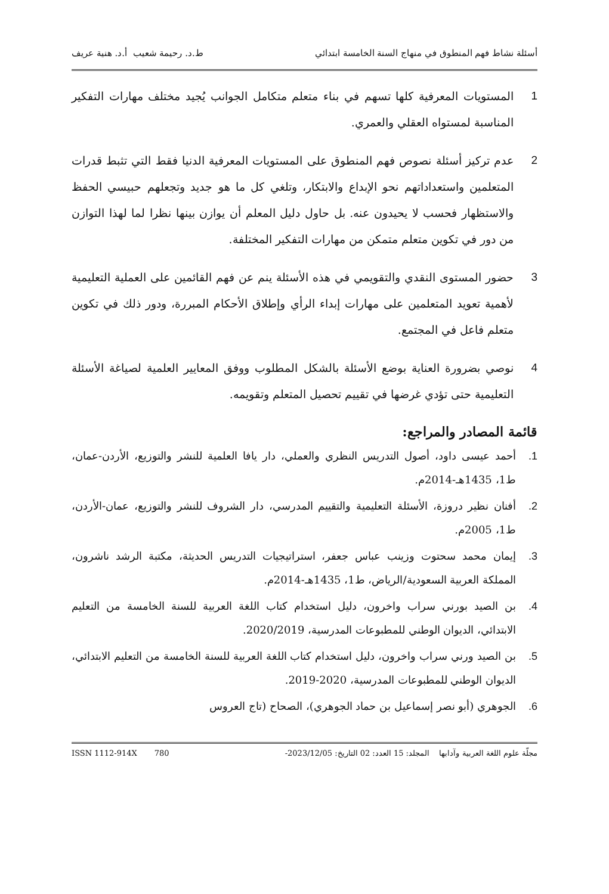أسئلة نشاط فهم المنطوق في منهاج السنة الخامسة ابتدائي ط.د. رحيمة شعيب أ.د. هنية عريف
1 المستويات المعرفية كلها تسهم في بناء متعلم متكامل الجوانب يُجيد مختلف مهارات التفكير المناسبة لمستواه العقلي والعمري.
2 عدم تركيز أسئلة نصوص فهم المنطوق على المستويات المعرفية الدنيا فقط التي تثبط قدرات المتعلمين واستعداداتهم نحو الإبداع والابتكار، وتلغي كل ما هو جديد وتجعلهم حبيسي الحفظ والاستظهار فحسب لا يحيدون عنه. بل حاول دليل المعلم أن يوازن بينها نظرا لما لهذا التوازن من دور في تكوين متعلم متمكن من مهارات التفكير المختلفة.
3 حضور المستوى النقدي والتقويمي في هذه الأسئلة ينم عن فهم القائمين على العملية التعليمية لأهمية تعويد المتعلمين على مهارات إبداء الرأي وإطلاق الأحكام المبررة، ودور ذلك في تكوين متعلم فاعل في المجتمع.
4 نوصي بضرورة العناية بوضع الأسئلة بالشكل المطلوب ووفق المعايير العلمية لصياغة الأسئلة التعليمية حتى تؤدي غرضها في تقييم تحصيل المتعلم وتقويمه.
قائمة المصادر والمراجع:
1. أحمد عيسى داود، أصول التدريس النظري والعملي، دار يافا العلمية للنشر والتوزيع، الأردن-عمان، ط1، 1435هـ-2014م.
2. أفنان نظير دروزة، الأسئلة التعليمية والتقييم المدرسي، دار الشروف للنشر والتوزيع، عمان-الأردن، ط1، 2005م.
3. إيمان محمد سحتوت وزينب عباس جعفر، استراتيجيات التدريس الحديثة، مكتبة الرشد ناشرون، المملكة العربية السعودية/الرياض، ط1، 1435هـ-2014م.
4. بن الصيد بورني سراب واخرون، دليل استخدام كتاب اللغة العربية للسنة الخامسة من التعليم الابتدائي، الديوان الوطني للمطبوعات المدرسية، 2020/2019.
5. بن الصيد ورني سراب واخرون، دليل استخدام كتاب اللغة العربية للسنة الخامسة من التعليم الابتدائي، الديوان الوطني للمطبوعات المدرسية، 2020-2019.
6. الجوهري (أبو نصر إسماعيل بن حماد الجوهري)، الصحاح (تاج العروس
مجلّة علوم اللغة العربية وآدابها المجلد: 15 العدد: 02 التاريخ: 2023/12/05- ISSN 1112-914X 780